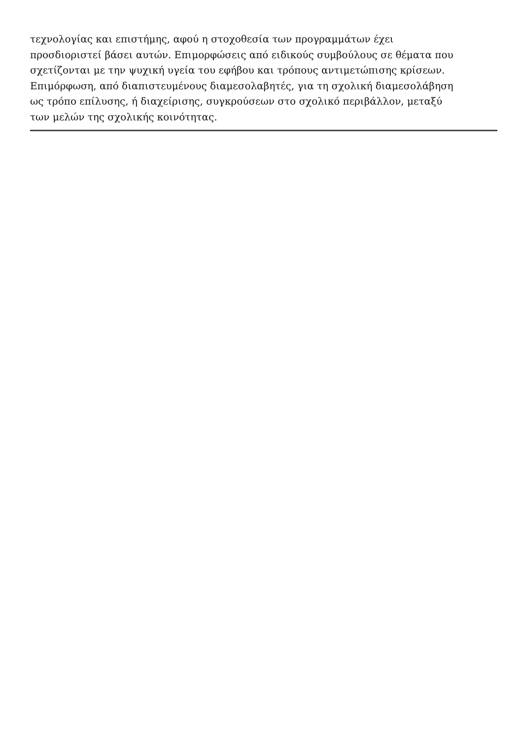τεχνολογίας και επιστήμης, αφού η στοχοθεσία των προγραμμάτων έχει
προσδιοριστεί βάσει αυτών. Επιμορφώσεις από ειδικούς συμβούλους σε θέματα που
σχετίζονται με την ψυχική υγεία του εφήβου και τρόπους αντιμετώπισης κρίσεων.
Επιμόρφωση, από διαπιστευμένους διαμεσολαβητές, για τη σχολική διαμεσολάβηση
ως τρόπο επίλυσης, ή διαχείρισης, συγκρούσεων στο σχολικό περιβάλλον, μεταξύ
των μελών της σχολικής κοινότητας.